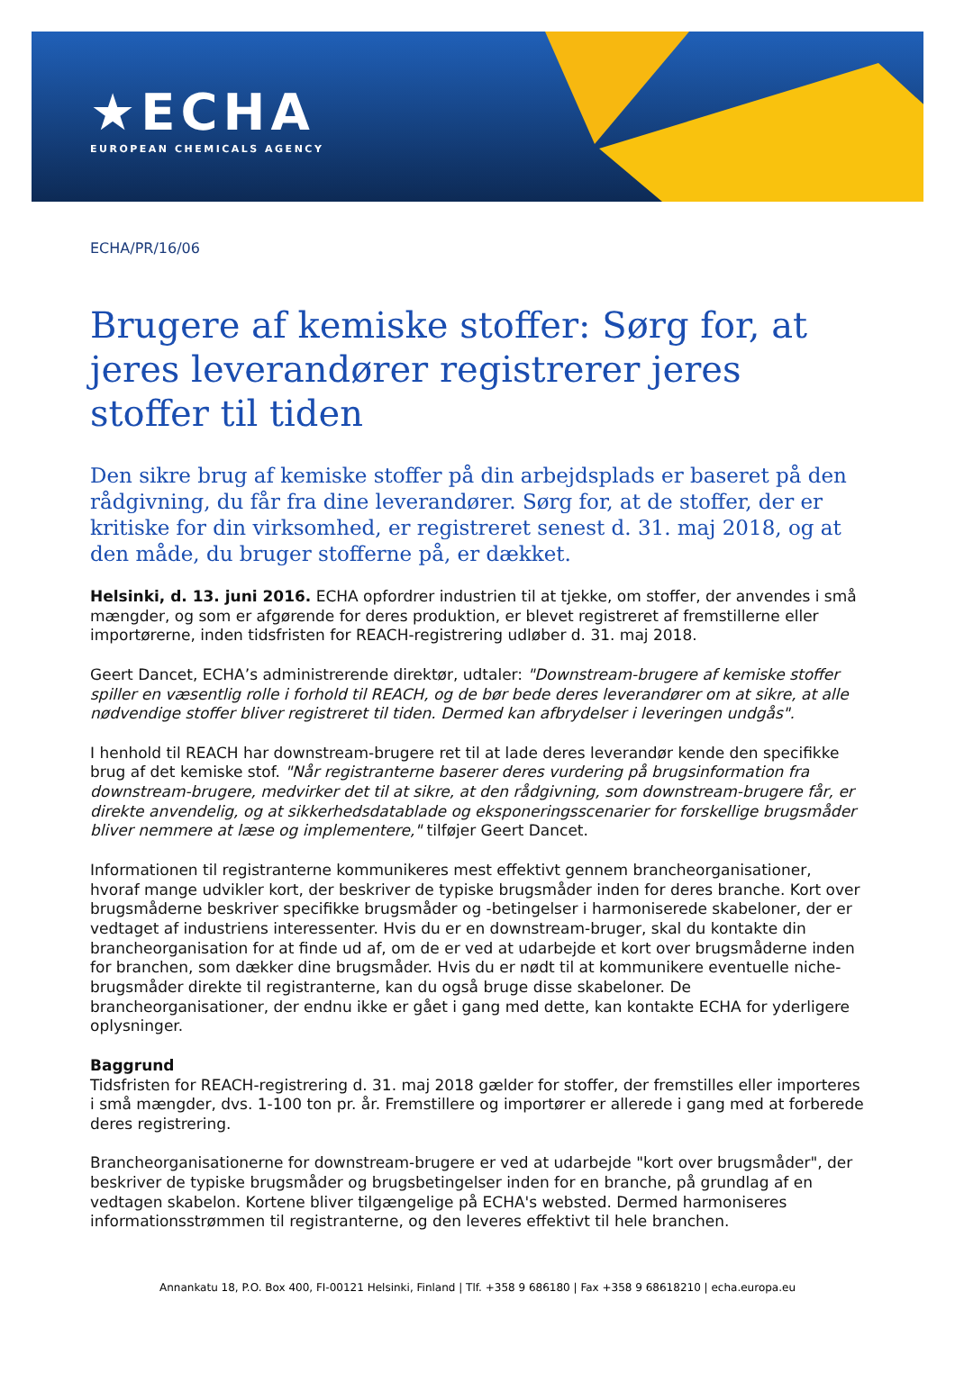★ECHA
EUROPEAN CHEMICALS AGENCY
ECHA/PR/16/06
Brugere af kemiske stoffer: Sørg for, at jeres leverandører registrerer jeres stoffer til tiden
Den sikre brug af kemiske stoffer på din arbejdsplads er baseret på den rådgivning, du får fra dine leverandører. Sørg for, at de stoffer, der er kritiske for din virksomhed, er registreret senest d. 31. maj 2018, og at den måde, du bruger stofferne på, er dækket.
Helsinki, d. 13. juni 2016. ECHA opfordrer industrien til at tjekke, om stoffer, der anvendes i små mængder, og som er afgørende for deres produktion, er blevet registreret af fremstillerne eller importørerne, inden tidsfristen for REACH-registrering udløber d. 31. maj 2018.
Geert Dancet, ECHA’s administrerende direktør, udtaler: "Downstream-brugere af kemiske stoffer spiller en væsentlig rolle i forhold til REACH, og de bør bede deres leverandører om at sikre, at alle nødvendige stoffer bliver registreret til tiden. Dermed kan afbrydelser i leveringen undgås".
I henhold til REACH har downstream-brugere ret til at lade deres leverandør kende den specifikke brug af det kemiske stof. "Når registranterne baserer deres vurdering på brugsinformation fra downstream-brugere, medvirker det til at sikre, at den rådgivning, som downstream-brugere får, er direkte anvendelig, og at sikkerhedsdatablade og eksponeringsscenarier for forskellige brugsmåder bliver nemmere at læse og implementere," tilføjer Geert Dancet.
Informationen til registranterne kommunikeres mest effektivt gennem brancheorganisationer, hvoraf mange udvikler kort, der beskriver de typiske brugsmåder inden for deres branche. Kort over brugsmåderne beskriver specifikke brugsmåder og -betingelser i harmoniserede skabeloner, der er vedtaget af industriens interessenter. Hvis du er en downstream-bruger, skal du kontakte din brancheorganisation for at finde ud af, om de er ved at udarbejde et kort over brugsmåderne inden for branchen, som dækker dine brugsmåder. Hvis du er nødt til at kommunikere eventuelle niche-brugsmåder direkte til registranterne, kan du også bruge disse skabeloner. De brancheorganisationer, der endnu ikke er gået i gang med dette, kan kontakte ECHA for yderligere oplysninger.
Baggrund
Tidsfristen for REACH-registrering d. 31. maj 2018 gælder for stoffer, der fremstilles eller importeres i små mængder, dvs. 1-100 ton pr. år. Fremstillere og importører er allerede i gang med at forberede deres registrering.
Brancheorganisationerne for downstream-brugere er ved at udarbejde "kort over brugsmåder", der beskriver de typiske brugsmåder og brugsbetingelser inden for en branche, på grundlag af en vedtagen skabelon. Kortene bliver tilgængelige på ECHA's websted. Dermed harmoniseres informationsstrømmen til registranterne, og den leveres effektivt til hele branchen.
Annankatu 18, P.O. Box 400, FI-00121 Helsinki, Finland | Tlf. +358 9 686180 | Fax +358 9 68618210 | echa.europa.eu